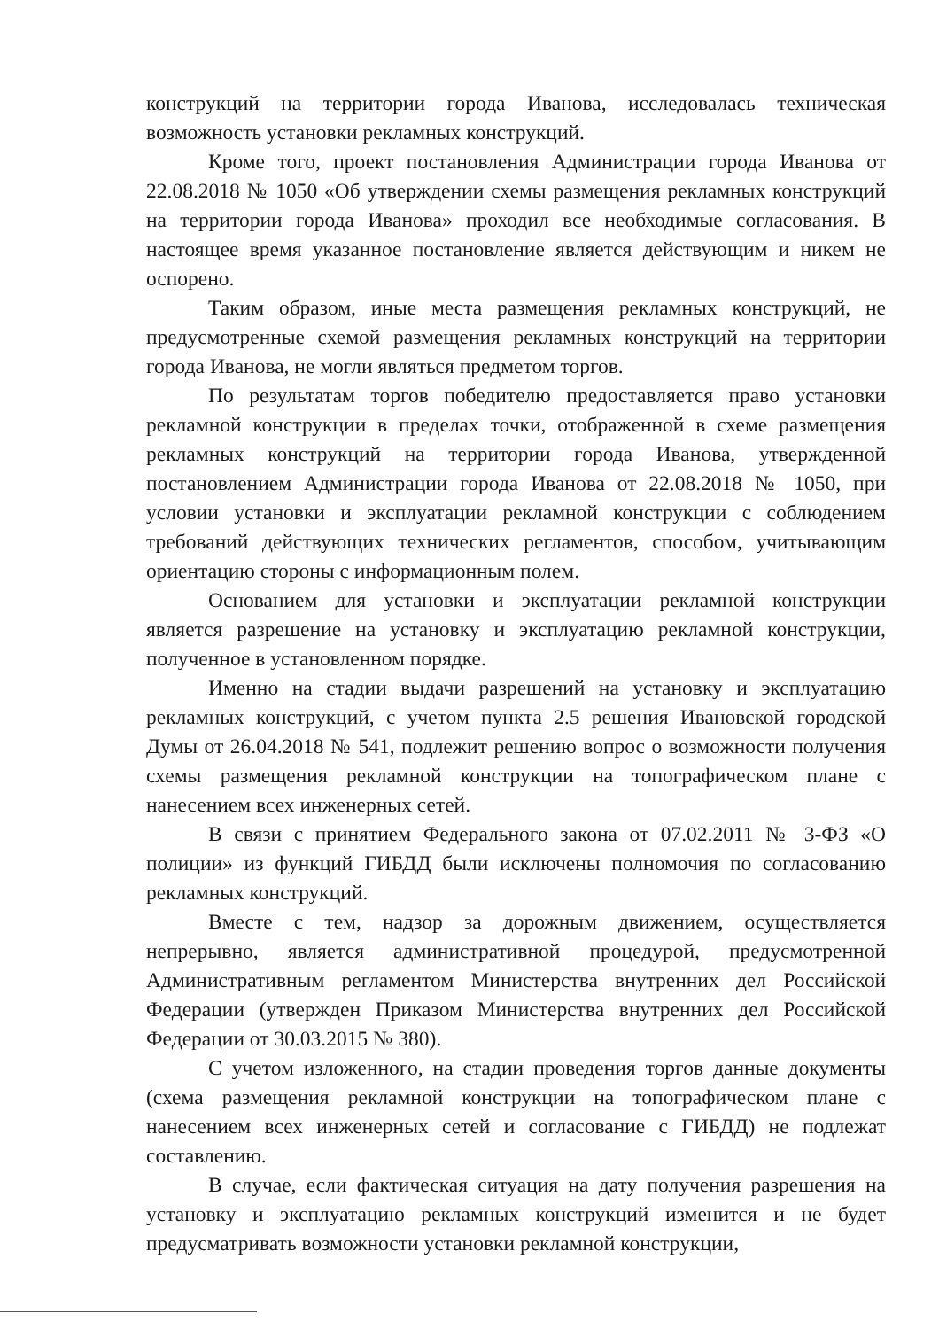конструкций на территории города Иванова, исследовалась техническая возможность установки рекламных конструкций.
Кроме того, проект постановления Администрации города Иванова от 22.08.2018 № 1050 «Об утверждении схемы размещения рекламных конструкций на территории города Иванова» проходил все необходимые согласования. В настоящее время указанное постановление является действующим и никем не оспорено.
Таким образом, иные места размещения рекламных конструкций, не предусмотренные схемой размещения рекламных конструкций на территории города Иванова, не могли являться предметом торгов.
По результатам торгов победителю предоставляется право установки рекламной конструкции в пределах точки, отображенной в схеме размещения рекламных конструкций на территории города Иванова, утвержденной постановлением Администрации города Иванова от 22.08.2018 № 1050, при условии установки и эксплуатации рекламной конструкции с соблюдением требований действующих технических регламентов, способом, учитывающим ориентацию стороны с информационным полем.
Основанием для установки и эксплуатации рекламной конструкции является разрешение на установку и эксплуатацию рекламной конструкции, полученное в установленном порядке.
Именно на стадии выдачи разрешений на установку и эксплуатацию рекламных конструкций, с учетом пункта 2.5 решения Ивановской городской Думы от 26.04.2018 № 541, подлежит решению вопрос о возможности получения схемы размещения рекламной конструкции на топографическом плане с нанесением всех инженерных сетей.
В связи с принятием Федерального закона от 07.02.2011 № 3-ФЗ «О полиции» из функций ГИБДД были исключены полномочия по согласованию рекламных конструкций.
Вместе с тем, надзор за дорожным движением, осуществляется непрерывно, является административной процедурой, предусмотренной Административным регламентом Министерства внутренних дел Российской Федерации (утвержден Приказом Министерства внутренних дел Российской Федерации от 30.03.2015 № 380).
С учетом изложенного, на стадии проведения торгов данные документы (схема размещения рекламной конструкции на топографическом плане с нанесением всех инженерных сетей и согласование с ГИБДД) не подлежат составлению.
В случае, если фактическая ситуация на дату получения разрешения на установку и эксплуатацию рекламных конструкций изменится и не будет предусматривать возможности установки рекламной конструкции,